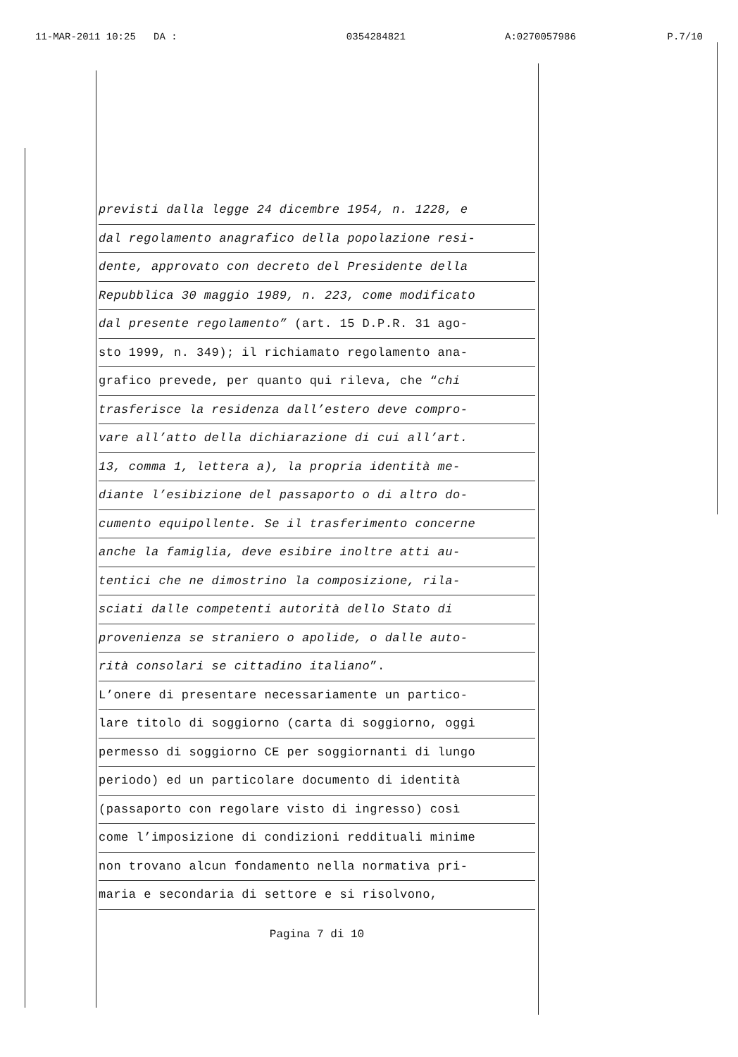11-MAR-2011 10:25 DA : 0354284821 A:0270057986 P.7/10
previsti dalla legge 24 dicembre 1954, n. 1228, e
dal regolamento anagrafico della popolazione resi-
dente, approvato con decreto del Presidente della
Repubblica 30 maggio 1989, n. 223, come modificato
dal presente regolamento” (art. 15 D.P.R. 31 ago-
sto 1999, n. 349); il richiamato regolamento ana-
grafico prevede, per quanto qui rileva, che “chi
trasferisce la residenza dall’estero deve compro-
vare all’atto della dichiarazione di cui all’art.
13, comma 1, lettera a), la propria identità me-
diante l’esibizione del passaporto o di altro do-
cumento equipollente. Se il trasferimento concerne
anche la famiglia, deve esibire inoltre atti au-
tentici che ne dimostrino la composizione, rila-
sciati dalle competenti autorità dello Stato di
provenienza se straniero o apolide, o dalle auto-
rità consolari se cittadino italiano”.
L’onere di presentare necessariamente un partico-
lare titolo di soggiorno (carta di soggiorno, oggi
permesso di soggiorno CE per soggiornanti di lungo
periodo) ed un particolare documento di identità
(passaporto con regolare visto di ingresso) così
come l’imposizione di condizioni reddituali minime
non trovano alcun fondamento nella normativa pri-
maria e secondaria di settore e si risolvono,
Pagina 7 di 10